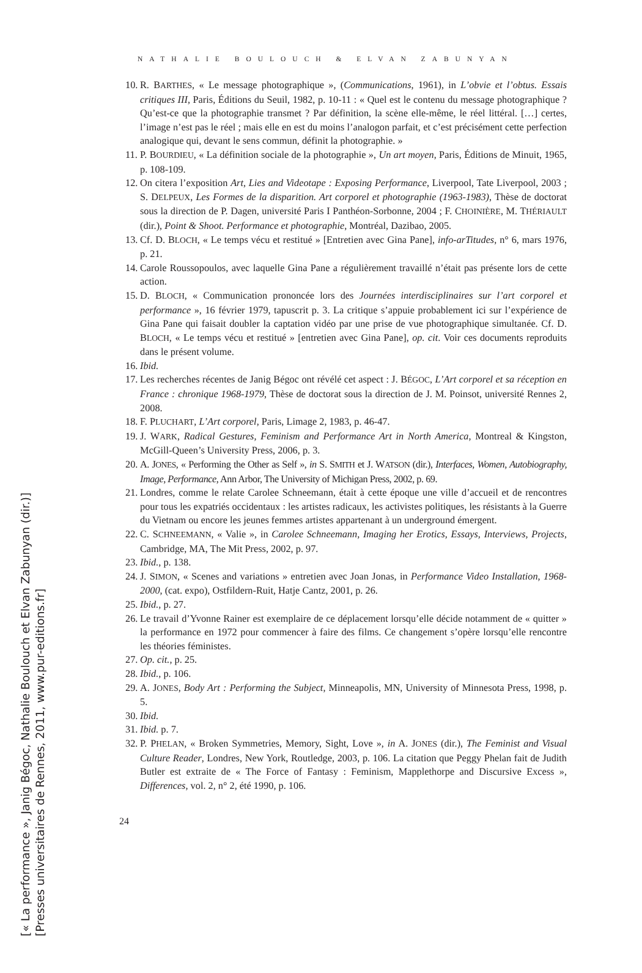NATHALIE BOULOUCH & ELVAN ZABUNYAN
10. R. BARTHES, « Le message photographique », (Communications, 1961), in L’obvie et l’obtus. Essais critiques III, Paris, Éditions du Seuil, 1982, p. 10-11 : « Quel est le contenu du message photographique ? Qu’est-ce que la photographie transmet ? Par définition, la scène elle-même, le réel littéral. […] certes, l’image n’est pas le réel ; mais elle en est du moins l’analogon parfait, et c’est précisément cette perfection analogique qui, devant le sens commun, définit la photographie. »
11. P. BOURDIEU, « La définition sociale de la photographie », Un art moyen, Paris, Éditions de Minuit, 1965, p. 108-109.
12. On citera l’exposition Art, Lies and Videotape : Exposing Performance, Liverpool, Tate Liverpool, 2003 ; S. DELPEUX, Les Formes de la disparition. Art corporel et photographie (1963-1983), Thèse de doctorat sous la direction de P. Dagen, université Paris I Panthéon-Sorbonne, 2004 ; F. CHOINIÈRE, M. THÉRIAULT (dir.), Point & Shoot. Performance et photographie, Montréal, Dazibao, 2005.
13. Cf. D. BLOCH, « Le temps vécu et restitué » [Entretien avec Gina Pane], info-arTitudes, n° 6, mars 1976, p. 21.
14. Carole Roussopoulos, avec laquelle Gina Pane a régulièrement travaillé n’était pas présente lors de cette action.
15. D. BLOCH, « Communication prononcée lors des Journées interdisciplinaires sur l’art corporel et performance », 16 février 1979, tapuscrit p. 3. La critique s’appuie probablement ici sur l’expérience de Gina Pane qui faisait doubler la captation vidéo par une prise de vue photographique simultanée. Cf. D. BLOCH, « Le temps vécu et restitué » [entretien avec Gina Pane], op. cit. Voir ces documents reproduits dans le présent volume.
16. Ibid.
17. Les recherches récentes de Janig Bégoc ont révélé cet aspect : J. BÉGOC, L’Art corporel et sa réception en France : chronique 1968-1979, Thèse de doctorat sous la direction de J. M. Poinsot, université Rennes 2, 2008.
18. F. PLUCHART, L’Art corporel, Paris, Limage 2, 1983, p. 46-47.
19. J. WARK, Radical Gestures, Feminism and Performance Art in North America, Montreal & Kingston, McGill-Queen’s University Press, 2006, p. 3.
20. A. JONES, « Performing the Other as Self », in S. SMITH et J. WATSON (dir.), Interfaces, Women, Autobiography, Image, Performance, Ann Arbor, The University of Michigan Press, 2002, p. 69.
21. Londres, comme le relate Carolee Schneemann, était à cette époque une ville d’accueil et de rencontres pour tous les expatriés occidentaux : les artistes radicaux, les activistes politiques, les résistants à la Guerre du Vietnam ou encore les jeunes femmes artistes appartenant à un underground émergent.
22. C. SCHNEEMANN, « Valie », in Carolee Schneemann, Imaging her Erotics, Essays, Interviews, Projects, Cambridge, MA, The Mit Press, 2002, p. 97.
23. Ibid., p. 138.
24. J. SIMON, « Scenes and variations » entretien avec Joan Jonas, in Performance Video Installation, 1968-2000, (cat. expo), Ostfildern-Ruit, Hatje Cantz, 2001, p. 26.
25. Ibid., p. 27.
26. Le travail d’Yvonne Rainer est exemplaire de ce déplacement lorsqu’elle décide notamment de « quitter » la performance en 1972 pour commencer à faire des films. Ce changement s’opère lorsqu’elle rencontre les théories féministes.
27. Op. cit., p. 25.
28. Ibid., p. 106.
29. A. JONES, Body Art : Performing the Subject, Minneapolis, MN, University of Minnesota Press, 1998, p. 5.
30. Ibid.
31. Ibid. p. 7.
32. P. PHELAN, « Broken Symmetries, Memory, Sight, Love », in A. JONES (dir.), The Feminist and Visual Culture Reader, Londres, New York, Routledge, 2003, p. 106. La citation que Peggy Phelan fait de Judith Butler est extraite de « The Force of Fantasy : Feminism, Mapplethorpe and Discursive Excess », Differences, vol. 2, n° 2, été 1990, p. 106.
24
[« La performance », Janig Bégoc, Nathalie Boulouch et Elvan Zabunyan (dir.)]
[Presses universitaires de Rennes, 2011, www.pur-editions.fr]